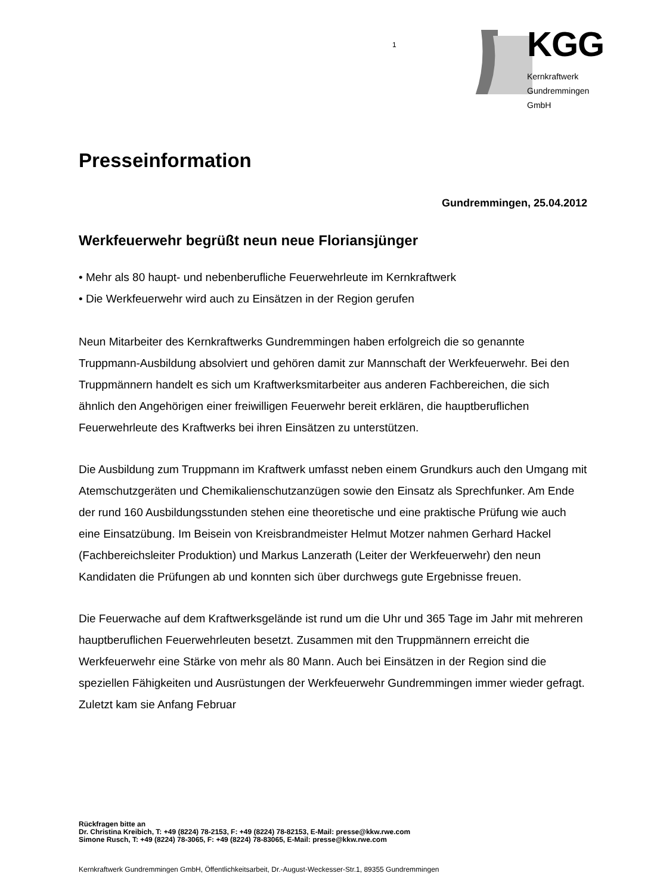1 KGG
Kernkraftwerk Gundremmingen
GmbH
Presseinformation
Gundremmingen, 25.04.2012
Werkfeuerwehr begrüßt neun neue Floriansjünger
• Mehr als 80 haupt- und nebenberufliche Feuerwehrleute im Kernkraftwerk
• Die Werkfeuerwehr wird auch zu Einsätzen in der Region gerufen
Neun Mitarbeiter des Kernkraftwerks Gundremmingen haben erfolgreich die so genannte Truppmann-Ausbildung absolviert und gehören damit zur Mannschaft der Werkfeuerwehr. Bei den Truppmännern handelt es sich um Kraftwerksmitarbeiter aus anderen Fachbereichen, die sich ähnlich den Angehörigen einer freiwilligen Feuerwehr bereit erklären, die hauptberuflichen Feuerwehrleute des Kraftwerks bei ihren Einsätzen zu unterstützen.
Die Ausbildung zum Truppmann im Kraftwerk umfasst neben einem Grundkurs auch den Umgang mit Atemschutzgeräten und Chemikalienschutzanzügen sowie den Einsatz als Sprechfunker. Am Ende der rund 160 Ausbildungsstunden stehen eine theoretische und eine praktische Prüfung wie auch eine Einsatzübung. Im Beisein von Kreisbrandmeister Helmut Motzer nahmen Gerhard Hackel (Fachbereichsleiter Produktion) und Markus Lanzerath (Leiter der Werkfeuerwehr) den neun Kandidaten die Prüfungen ab und konnten sich über durchwegs gute Ergebnisse freuen.
Die Feuerwache auf dem Kraftwerksgelände ist rund um die Uhr und 365 Tage im Jahr mit mehreren hauptberuflichen Feuerwehrleuten besetzt. Zusammen mit den Truppmännern erreicht die Werkfeuerwehr eine Stärke von mehr als 80 Mann. Auch bei Einsätzen in der Region sind die speziellen Fähigkeiten und Ausrüstungen der Werkfeuerwehr Gundremmingen immer wieder gefragt. Zuletzt kam sie Anfang Februar
Rückfragen bitte an
Dr. Christina Kreibich, T: +49 (8224) 78-2153, F: +49 (8224) 78-82153, E-Mail: presse@kkw.rwe.com
Simone Rusch, T: +49 (8224) 78-3065, F: +49 (8224) 78-83065, E-Mail: presse@kkw.rwe.com
Kernkraftwerk Gundremmingen GmbH, Öffentlichkeitsarbeit, Dr.-August-Weckesser-Str.1, 89355 Gundremmingen